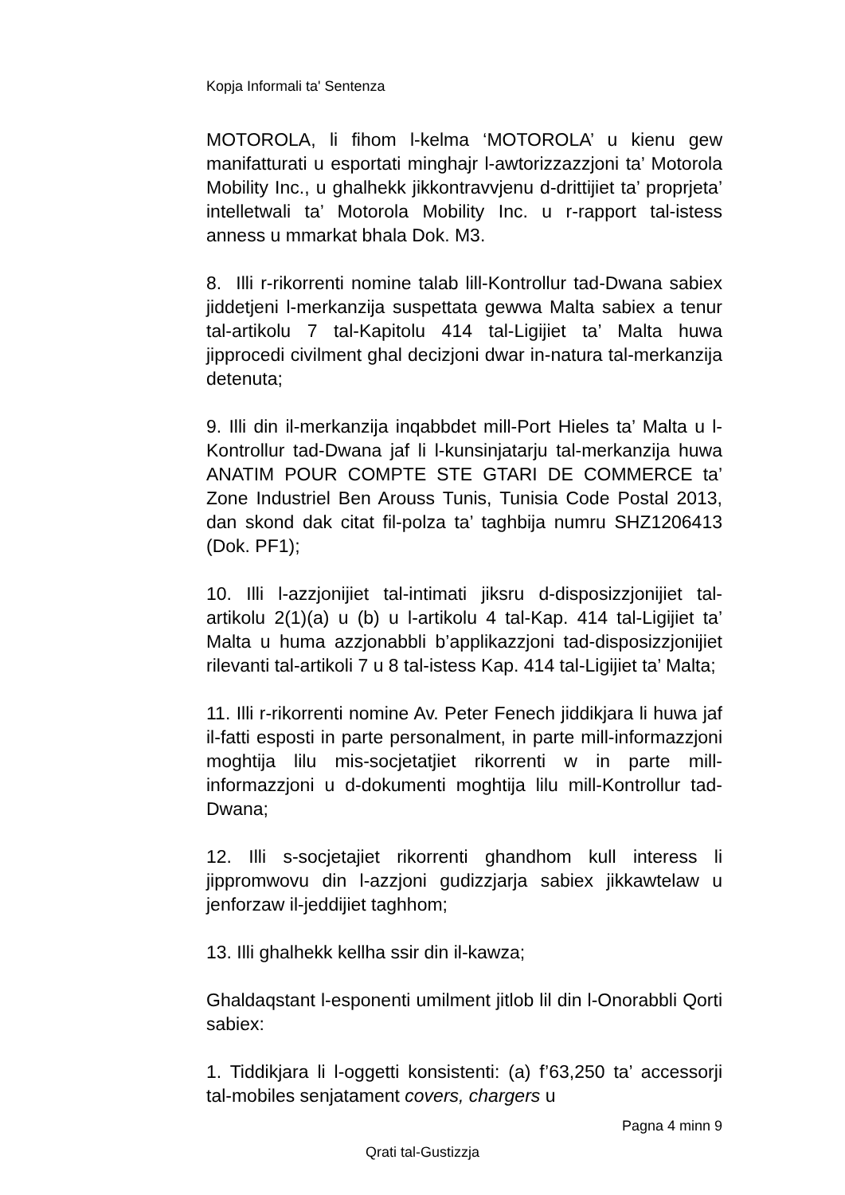Kopja Informali ta' Sentenza
MOTOROLA, li fihom l-kelma ‘MOTOROLA’ u kienu gew manifatturati u esportati minghajr l-awtorizzazzjoni ta’ Motorola Mobility Inc., u ghalhekk jikkontravvjenu d-drittijiet ta’ proprjeta’ intelletwali ta’ Motorola Mobility Inc. u r-rapport tal-istess anness u mmarkat bhala Dok. M3.
8. Illi r-rikorrenti nomine talab lill-Kontrollur tad-Dwana sabiex jiddetjeni l-merkanzija suspettata gewwa Malta sabiex a tenur tal-artikolu 7 tal-Kapitolu 414 tal-Ligijiet ta’ Malta huwa jipprocedi civilment ghal decizjoni dwar in-natura tal-merkanzija detenuta;
9. Illi din il-merkanzija inqabbdet mill-Port Hieles ta’ Malta u l-Kontrollur tad-Dwana jaf li l-kunsinjatarju tal-merkanzija huwa ANATIM POUR COMPTE STE GTARI DE COMMERCE ta’ Zone Industriel Ben Arouss Tunis, Tunisia Code Postal 2013, dan skond dak citat fil-polza ta’ taghbija numru SHZ1206413 (Dok. PF1);
10. Illi l-azzjonijiet tal-intimati jiksru d-disposizzjonijiet tal-artikolu 2(1)(a) u (b) u l-artikolu 4 tal-Kap. 414 tal-Ligijiet ta’ Malta u huma azzjonabbli b’applikazzjoni tad-disposizzjonijiet rilevanti tal-artikoli 7 u 8 tal-istess Kap. 414 tal-Ligijiet ta’ Malta;
11. Illi r-rikorrenti nomine Av. Peter Fenech jiddikjara li huwa jaf il-fatti esposti in parte personalment, in parte mill-informazzjoni moghtija lilu mis-socjetatjiet rikorrenti w in parte mill-informazzjoni u d-dokumenti moghtija lilu mill-Kontrollur tad-Dwana;
12. Illi s-socjetajiet rikorrenti ghandhom kull interess li jippromwovu din l-azzjoni gudizzjarja sabiex jikkawtelaw u jenforzaw il-jeddijiet taghhom;
13. Illi ghalhekk kellha ssir din il-kawza;
Ghaldaqstant l-esponenti umilment jitlob lil din l-Onorabbli Qorti sabiex:
1. Tiddikjara li l-oggetti konsistenti: (a) f’63,250 ta’ accessorji tal-mobiles senjatament covers, chargers u
Pagna 4 minn 9
Qrati tal-Gustizzja